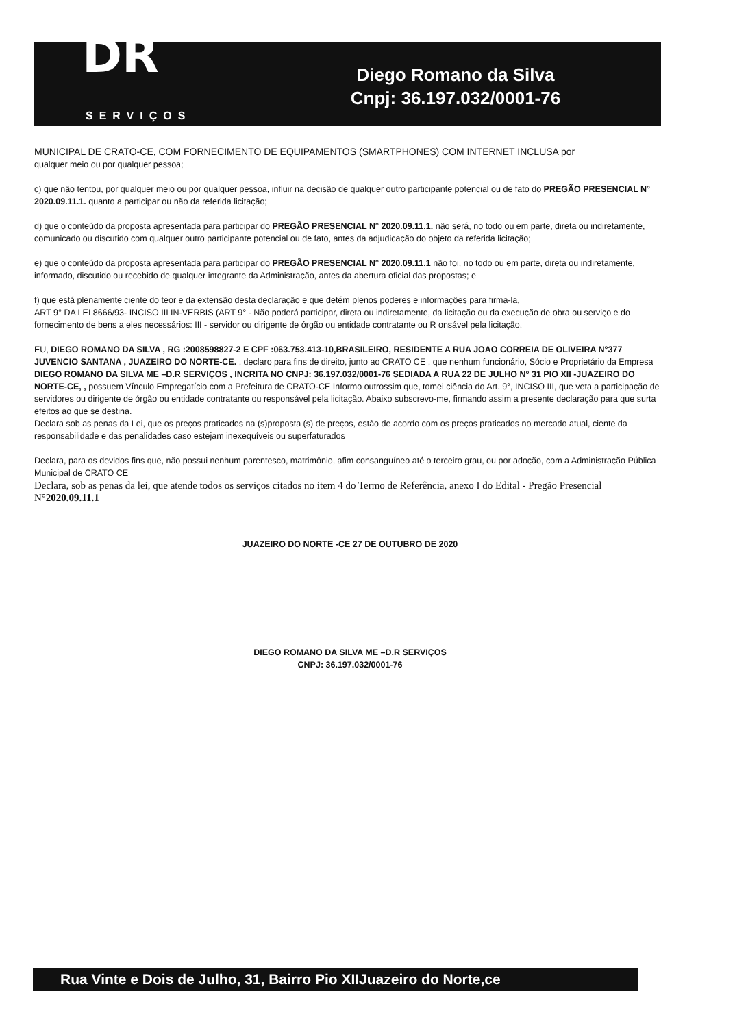DR
SERVIÇOS
Diego Romano da Silva
Cnpj: 36.197.032/0001-76
MUNICIPAL DE CRATO-CE, COM FORNECIMENTO DE EQUIPAMENTOS (SMARTPHONES) COM INTERNET INCLUSA por
qualquer meio ou por qualquer pessoa;
c) que não tentou, por qualquer meio ou por qualquer pessoa, influir na decisão de qualquer outro participante potencial ou de fato do PREGÃO PRESENCIAL N° 2020.09.11.1. quanto a participar ou não da referida licitação;
d) que o conteúdo da proposta apresentada para participar do PREGÃO PRESENCIAL N° 2020.09.11.1. não será, no todo ou em parte, direta ou indiretamente, comunicado ou discutido com qualquer outro participante potencial ou de fato, antes da adjudicação do objeto da referida licitação;
e) que o conteúdo da proposta apresentada para participar do PREGÃO PRESENCIAL N° 2020.09.11.1 não foi, no todo ou em parte, direta ou indiretamente, informado, discutido ou recebido de qualquer integrante da Administração, antes da abertura oficial das propostas; e
f) que está plenamente ciente do teor e da extensão desta declaração e que detém plenos poderes e informações para firma-la,
ART 9° DA LEI 8666/93- INCISO III IN-VERBIS (ART 9° - Não poderá participar, direta ou indiretamente, da licitação ou da execução de obra ou serviço e do fornecimento de bens a eles necessários: III - servidor ou dirigente de órgão ou entidade contratante ou R onsável pela licitação.
EU, DIEGO ROMANO DA SILVA , RG :2008598827-2 E CPF :063.753.413-10,BRASILEIRO, RESIDENTE A RUA JOAO CORREIA DE OLIVEIRA N°377 JUVENCIO SANTANA , JUAZEIRO DO NORTE-CE. , declaro para fins de direito, junto ao CRATO CE , que nenhum funcionário, Sócio e Proprietário da Empresa DIEGO ROMANO DA SILVA ME –D.R SERVIÇOS , INCRITA NO CNPJ: 36.197.032/0001-76 SEDIADA A RUA 22 DE JULHO N° 31 PIO XII -JUAZEIRO DO NORTE-CE, , possuem Vínculo Empregatício com a Prefeitura de CRATO-CE Informo outrossim que, tomei ciência do Art. 9°, INCISO III, que veta a participação de servidores ou dirigente de órgão ou entidade contratante ou responsável pela licitação. Abaixo subscrevo-me, firmando assim a presente declaração para que surta efeitos ao que se destina.
Declara sob as penas da Lei, que os preços praticados na (s)proposta (s) de preços, estão de acordo com os preços praticados no mercado atual, ciente da responsabilidade e das penalidades caso estejam inexequíveis ou superfaturados
Declara, para os devidos fins que, não possui nenhum parentesco, matrimônio, afim consanguíneo até o terceiro grau, ou por adoção, com a Administração Pública Municipal de CRATO CE
Declara, sob as penas da lei, que atende todos os serviços citados no item 4 do Termo de Referência, anexo I do Edital - Pregão Presencial N°2020.09.11.1
JUAZEIRO DO NORTE -CE 27 DE OUTUBRO DE 2020
DIEGO ROMANO DA SILVA ME –D.R SERVIÇOS
CNPJ: 36.197.032/0001-76
Rua Vinte e Dois de Julho, 31, Bairro Pio XIIJuazeiro do Norte,ce